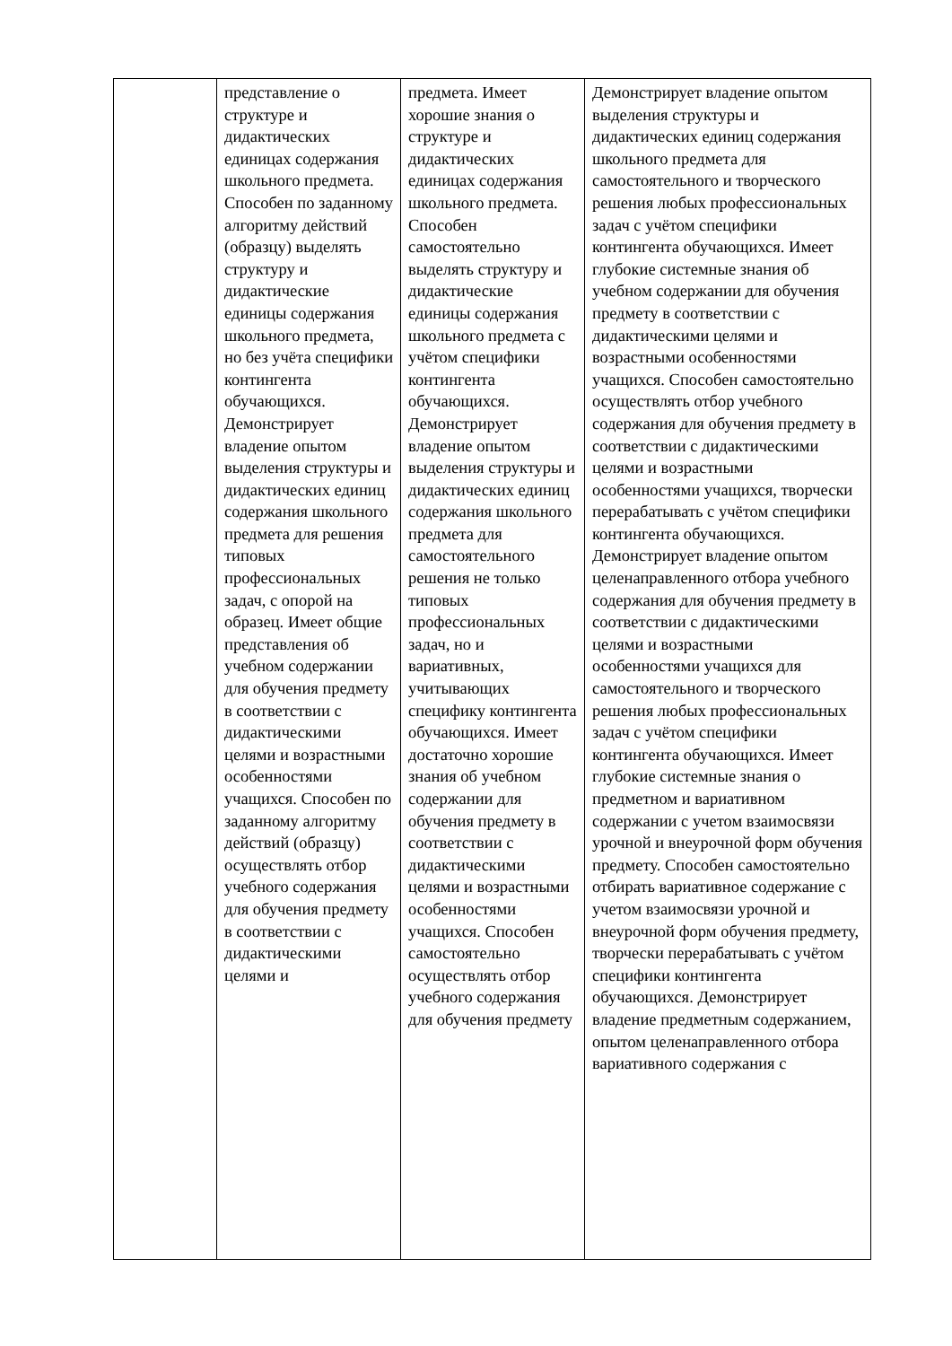| | представление о структуре и дидактических единицах содержания школьного предмета. Способен по заданному алгоритму действий (образцу) выделять структуру и дидактические единицы содержания школьного предмета, но без учёта специфики контингента обучающихся. Демонстрирует владение опытом выделения структуры и дидактических единиц содержания школьного предмета для решения типовых профессиональных задач, с опорой на образец. Имеет общие представления об учебном содержании для обучения предмету в соответствии с дидактическими целями и возрастными особенностями учащихся. Способен по заданному алгоритму действий (образцу) осуществлять отбор учебного содержания для обучения предмету в соответствии с дидактическими целями и | предмета. Имеет хорошие знания о структуре и дидактических единицах содержания школьного предмета. Способен самостоятельно выделять структуру и дидактические единицы содержания школьного предмета с учётом специфики контингента обучающихся. Демонстрирует владение опытом выделения структуры и дидактических единиц содержания школьного предмета для самостоятельного решения не только типовых профессиональных задач, но и вариативных, учитывающих специфику контингента обучающихся. Имеет достаточно хорошие знания об учебном содержании для обучения предмету в соответствии с дидактическими целями и возрастными особенностями учащихся. Способен самостоятельно осуществлять отбор учебного содержания для обучения предмету | Демонстрирует владение опытом выделения структуры и дидактических единиц содержания школьного предмета для самостоятельного и творческого решения любых профессиональных задач с учётом специфики контингента обучающихся. Имеет глубокие системные знания об учебном содержании для обучения предмету в соответствии с дидактическими целями и возрастными особенностями учащихся. Способен самостоятельно осуществлять отбор учебного содержания для обучения предмету в соответствии с дидактическими целями и возрастными особенностями учащихся, творчески перерабатывать с учётом специфики контингента обучающихся. Демонстрирует владение опытом целенаправленного отбора учебного содержания для обучения предмету в соответствии с дидактическими целями и возрастными особенностями учащихся для самостоятельного и творческого решения любых профессиональных задач с учётом специфики контингента обучающихся. Имеет глубокие системные знания о предметном и вариативном содержании с учетом взаимосвязи урочной и внеурочной форм обучения предмету. Способен самостоятельно отбирать вариативное содержание с учетом взаимосвязи урочной и внеурочной форм обучения предмету, творчески перерабатывать с учётом специфики контингента обучающихся. Демонстрирует владение предметным содержанием, опытом целенаправленного отбора вариативного содержания с |